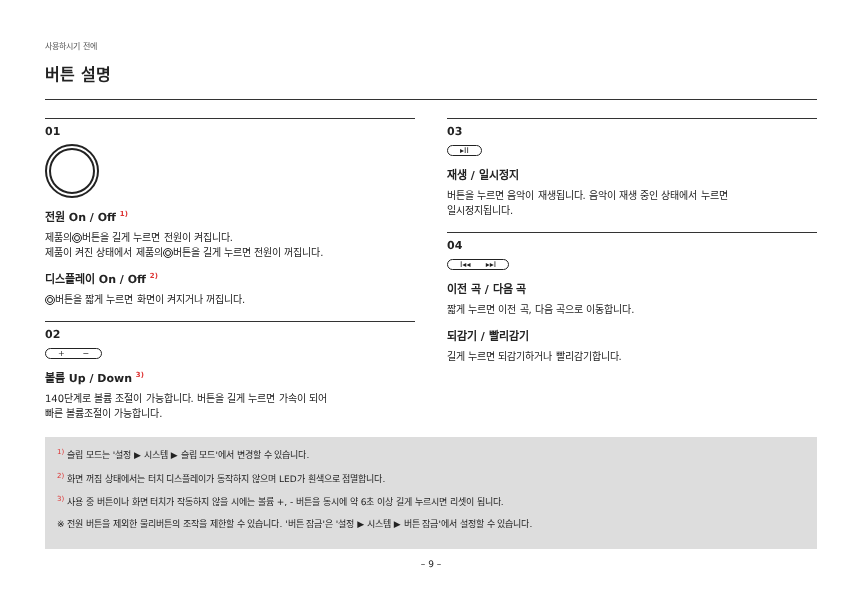사용하시기 전에
버튼 설명
01
전원 On / Off <sup>1)</sup>
제품의 버튼을 길게 누르면 전원이 켜집니다.
제품이 켜진 상태에서 제품의 버튼을 길게 누르면 전원이 꺼집니다.
디스플레이 On / Off <sup>2)</sup>
버튼을 짧게 누르면 화면이 켜지거나 꺼집니다.
02
+ −
볼륨 Up / Down <sup>3)</sup>
140단계로 볼륨 조절이 가능합니다. 버튼을 길게 누르면 가속이 되어
빠른 볼륨조절이 가능합니다.
03
▸II
재생 / 일시정지
버튼을 누르면 음악이 재생됩니다. 음악이 재생 중인 상태에서 누르면
일시정지됩니다.
04
I◂◂ ▸▸I
이전 곡 / 다음 곡
짧게 누르면 이전 곡, 다음 곡으로 이동합니다.
되감기 / 빨리감기
길게 누르면 되감기하거나 빨리감기합니다.
<sup>1)</sup> 슬립 모드는 '설정 ▶ 시스템 ▶ 슬립 모드'에서 변경할 수 있습니다.
<sup>2)</sup> 화면 꺼짐 상태에서는 터치 디스플레이가 동작하지 않으며 LED가 흰색으로 점멸합니다.
<sup>3)</sup> 사용 중 버튼이나 화면 터치가 작동하지 않을 시에는 볼륨 +, - 버튼을 동시에 약 6초 이상 길게 누르시면 리셋이 됩니다.
※ 전원 버튼을 제외한 물리버튼의 조작을 제한할 수 있습니다. '버튼 잠금'은 '설정 ▶ 시스템 ▶ 버튼 잠금'에서 설정할 수 있습니다.
– 9 –